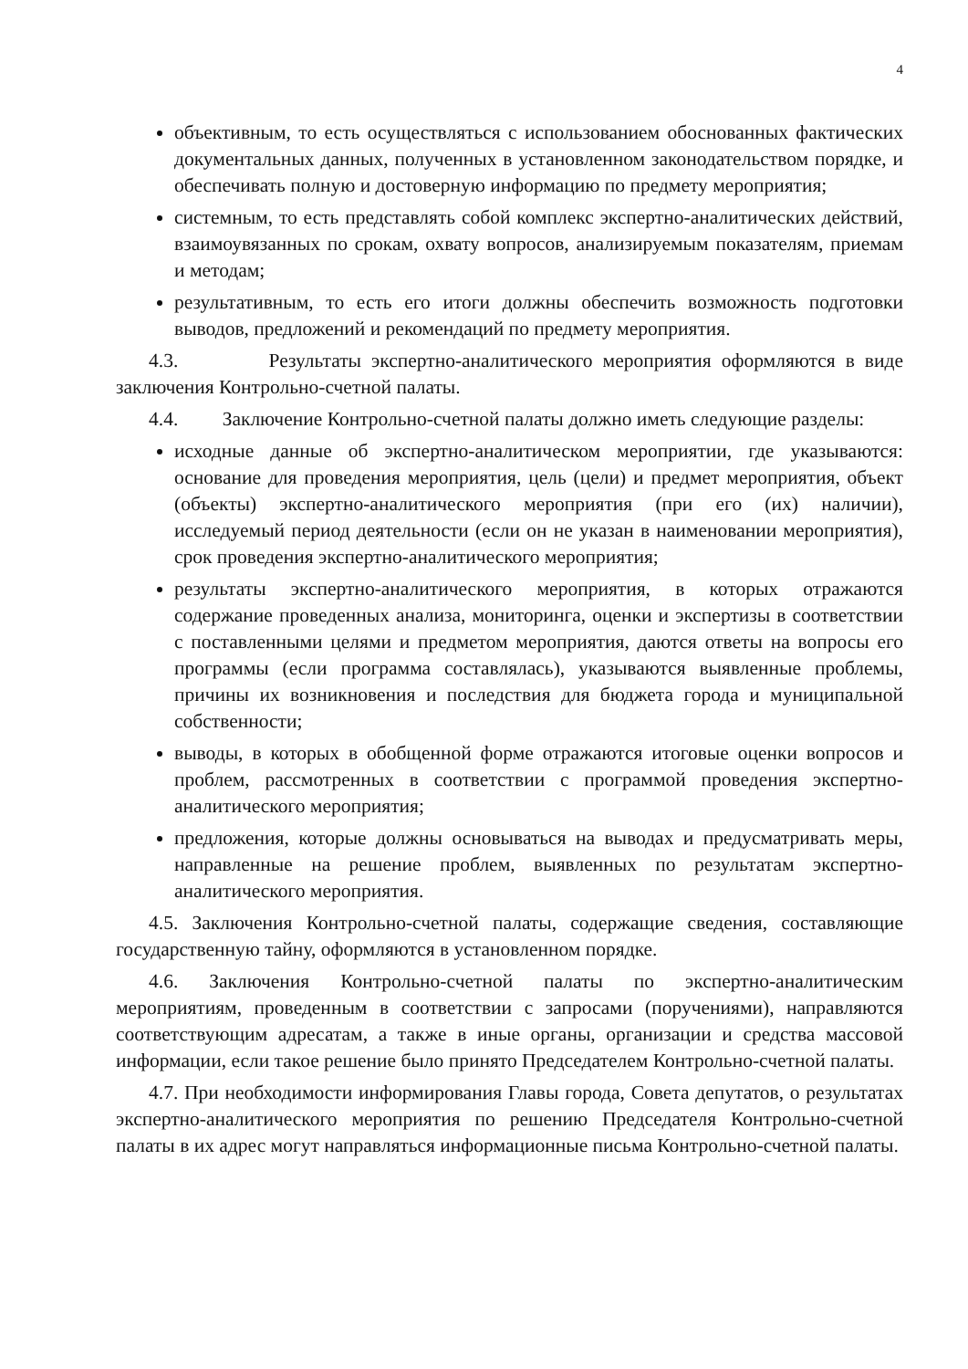4
объективным, то есть осуществляться с использованием обоснованных фактических документальных данных, полученных в установленном законодательством порядке, и обеспечивать полную и достоверную информацию по предмету мероприятия;
системным, то есть представлять собой комплекс экспертно-аналитических действий, взаимоувязанных по срокам, охвату вопросов, анализируемым показателям, приемам и методам;
результативным, то есть его итоги должны обеспечить возможность подготовки выводов, предложений и рекомендаций по предмету мероприятия.
4.3. Результаты экспертно-аналитического мероприятия оформляются в виде заключения Контрольно-счетной палаты.
4.4. Заключение Контрольно-счетной палаты должно иметь следующие разделы:
исходные данные об экспертно-аналитическом мероприятии, где указываются: основание для проведения мероприятия, цель (цели) и предмет мероприятия, объект (объекты) экспертно-аналитического мероприятия (при его (их) наличии), исследуемый период деятельности (если он не указан в наименовании мероприятия), срок проведения экспертно-аналитического мероприятия;
результаты экспертно-аналитического мероприятия, в которых отражаются содержание проведенных анализа, мониторинга, оценки и экспертизы в соответствии с поставленными целями и предметом мероприятия, даются ответы на вопросы его программы (если программа составлялась), указываются выявленные проблемы, причины их возникновения и последствия для бюджета города и муниципальной собственности;
выводы, в которых в обобщенной форме отражаются итоговые оценки вопросов и проблем, рассмотренных в соответствии с программой проведения экспертно-аналитического мероприятия;
предложения, которые должны основываться на выводах и предусматривать меры, направленные на решение проблем, выявленных по результатам экспертно-аналитического мероприятия.
4.5. Заключения Контрольно-счетной палаты, содержащие сведения, составляющие государственную тайну, оформляются в установленном порядке.
4.6. Заключения Контрольно-счетной палаты по экспертно-аналитическим мероприятиям, проведенным в соответствии с запросами (поручениями), направляются соответствующим адресатам, а также в иные органы, организации и средства массовой информации, если такое решение было принято Председателем Контрольно-счетной палаты.
4.7. При необходимости информирования Главы города, Совета депутатов, о результатах экспертно-аналитического мероприятия по решению Председателя Контрольно-счетной палаты в их адрес могут направляться информационные письма Контрольно-счетной палаты.